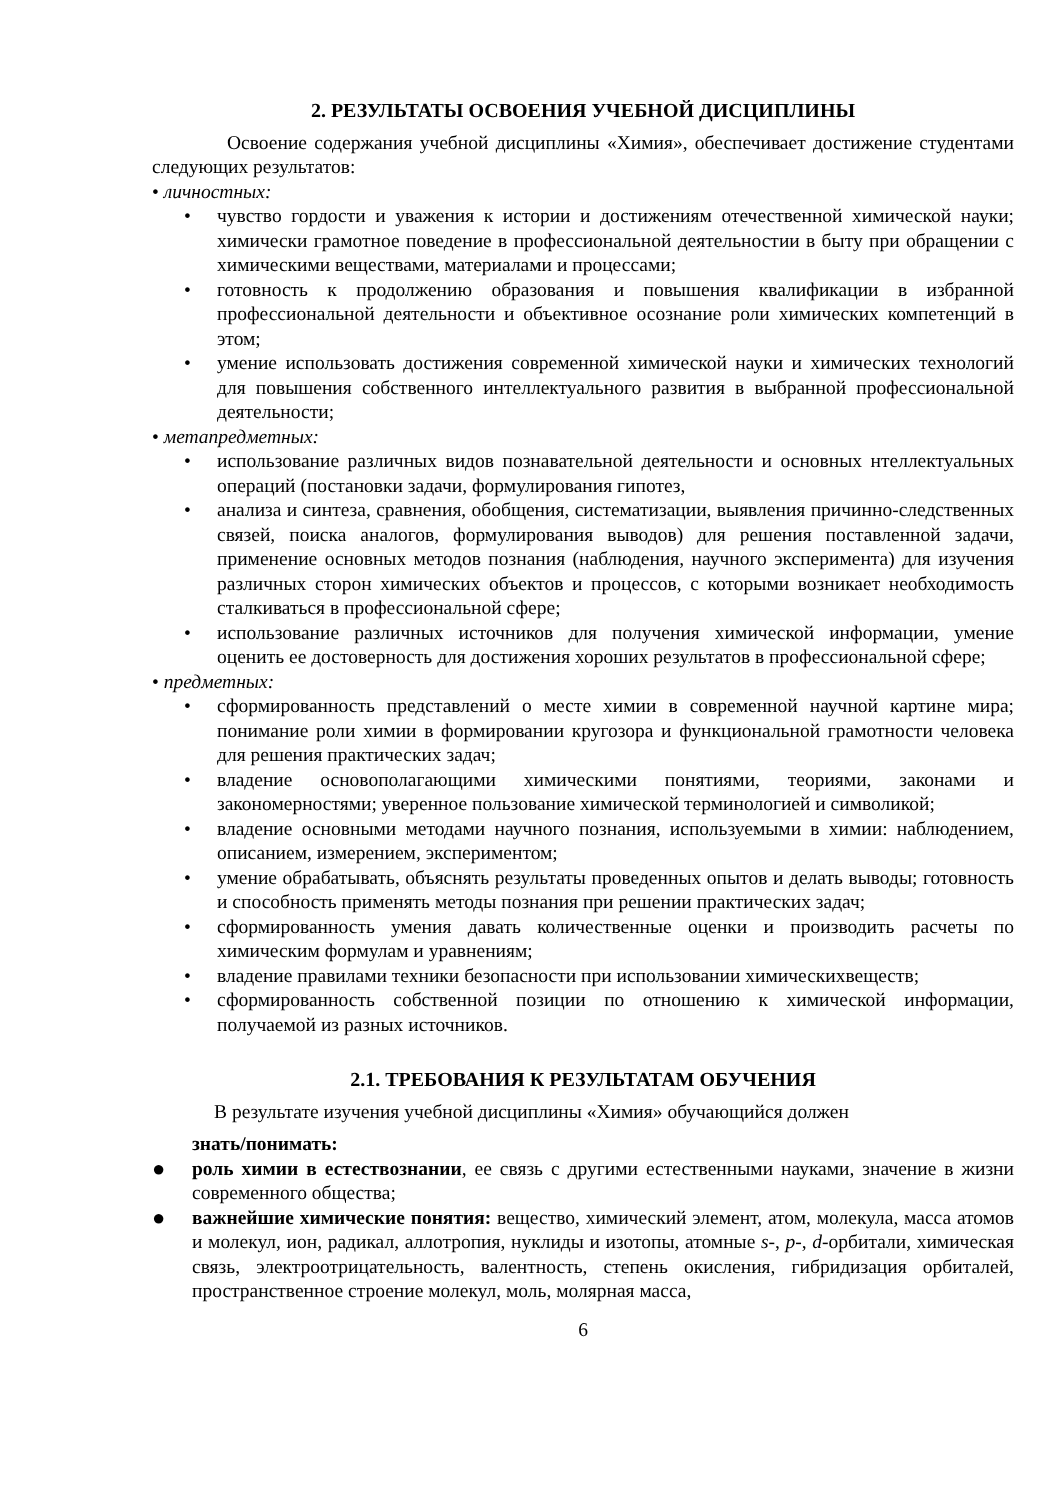2. РЕЗУЛЬТАТЫ ОСВОЕНИЯ УЧЕБНОЙ ДИСЦИПЛИНЫ
Освоение содержания учебной дисциплины «Химия», обеспечивает достижение студентами следующих результатов:
• личностных:
• чувство гордости и уважения к истории и достижениям отечественной химической науки; химически грамотное поведение в профессиональной деятельностии в быту при обращении с химическими веществами, материалами и процессами;
• готовность к продолжению образования и повышения квалификации в избранной профессиональной деятельности и объективное осознание роли химических компетенций в этом;
• умение использовать достижения современной химической науки и химических технологий для повышения собственного интеллектуального развития в выбранной профессиональной деятельности;
• метапредметных:
• использование различных видов познавательной деятельности и основных нтеллектуальных операций (постановки задачи, формулирования гипотез,
• анализа и синтеза, сравнения, обобщения, систематизации, выявления причинно-следственных связей, поиска аналогов, формулирования выводов) для решения поставленной задачи, применение основных методов познания (наблюдения, научного эксперимента) для изучения различных сторон химических объектов и процессов, с которыми возникает необходимость сталкиваться в профессиональной сфере;
• использование различных источников для получения химической информации, умение оценить ее достоверность для достижения хороших результатов в профессиональной сфере;
• предметных:
• сформированность представлений о месте химии в современной научной картине мира; понимание роли химии в формировании кругозора и функциональной грамотности человека для решения практических задач;
• владение основополагающими химическими понятиями, теориями, законами и закономерностями; уверенное пользование химической терминологией и символикой;
• владение основными методами научного познания, используемыми в химии: наблюдением, описанием, измерением, экспериментом;
• умение обрабатывать, объяснять результаты проведенных опытов и делать выводы; готовность и способность применять методы познания при решении практических задач;
• сформированность умения давать количественные оценки и производить расчеты по химическим формулам и уравнениям;
• владение правилами техники безопасности при использовании химическихвеществ;
• сформированность собственной позиции по отношению к химической информации, получаемой из разных источников.
2.1. ТРЕБОВАНИЯ К РЕЗУЛЬТАТАМ ОБУЧЕНИЯ
В результате изучения учебной дисциплины «Химия» обучающийся должен
знать/понимать:
● роль химии в естествознании, ее связь с другими естественными науками, значение в жизни современного общества;
● важнейшие химические понятия: вещество, химический элемент, атом, молекула, масса атомов и молекул, ион, радикал, аллотропия, нуклиды и изотопы, атомные s-, p-, d-орбитали, химическая связь, электроотрицательность, валентность, степень окисления, гибридизация орбиталей, пространственное строение молекул, моль, молярная масса,
6